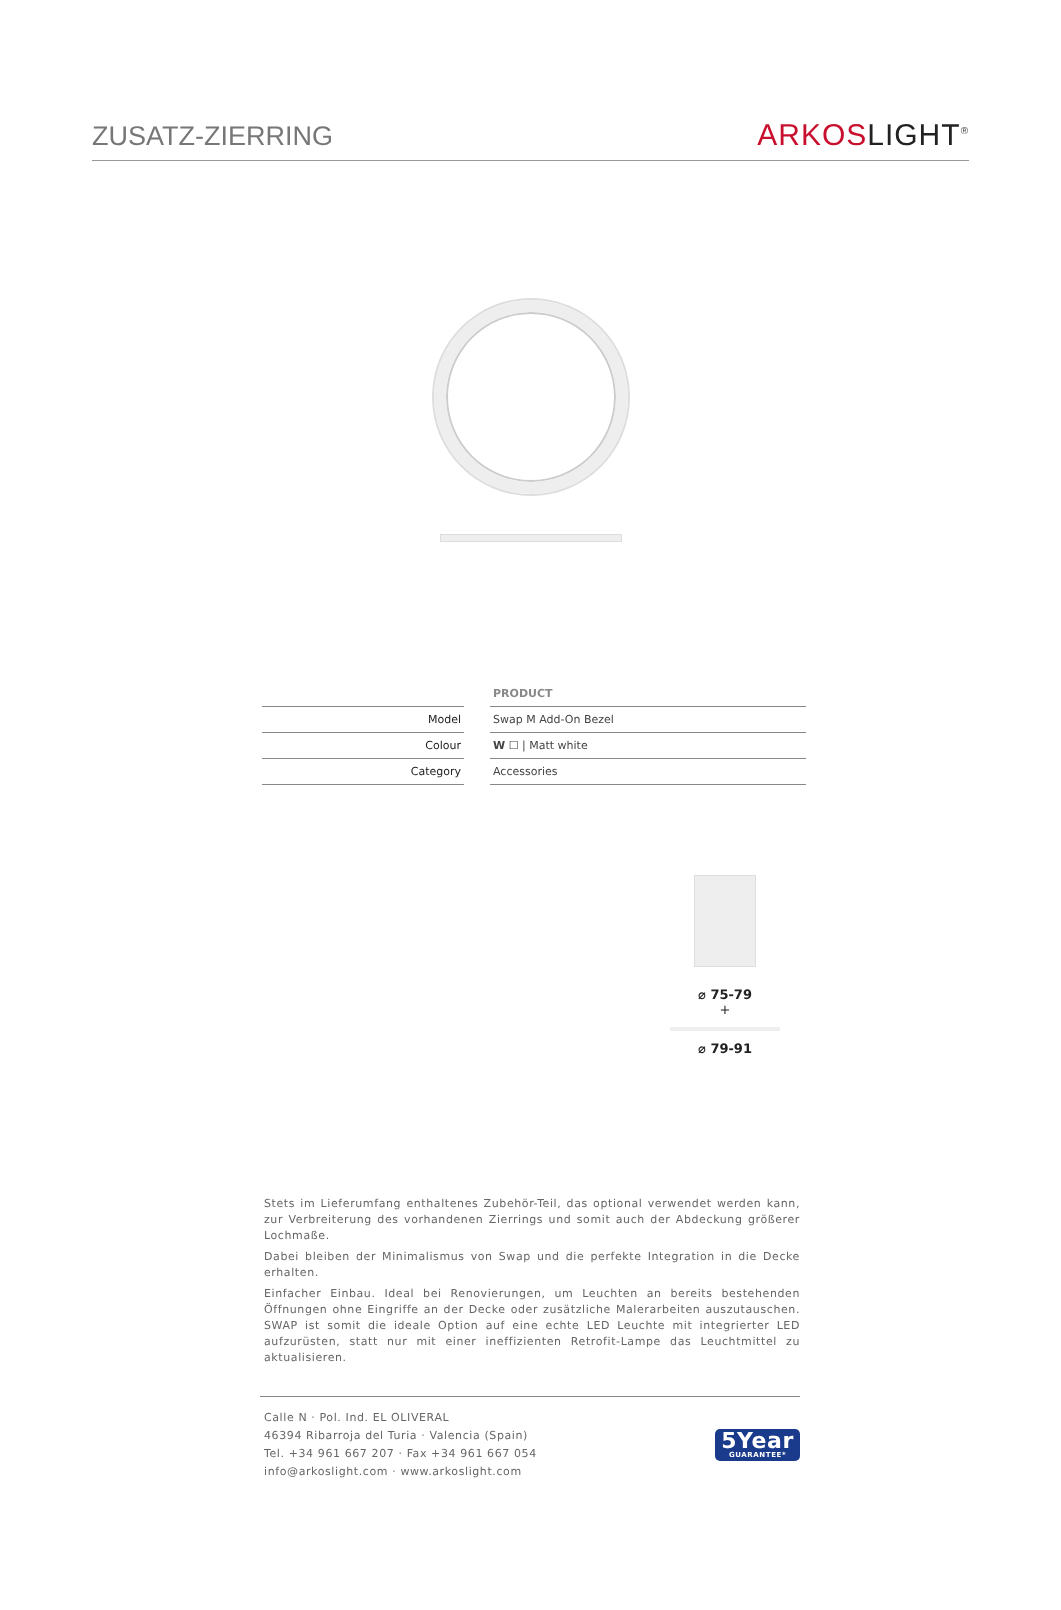ZUSATZ-ZIERRING
ARKOS LIGHT<sup>®</sup>
| | | PRODUCT |
| Model | | Swap M Add-On Bezel |
| Colour | | W ☐ / Matt white |
| Category | | Accessories |
⌀ 75-79
+
⌀ 79-91
Stets im Lieferumfang enthaltenes Zubehör-Teil, das optional verwendet werden kann, zur Verbreiterung des vorhandenen Zierrings und somit auch der Abdeckung größerer Lochmaße.
Dabei bleiben der Minimalismus von Swap und die perfekte Integration in die Decke erhalten.
Einfacher Einbau. Ideal bei Renovierungen, um Leuchten an bereits bestehenden Öffnungen ohne Eingriffe an der Decke oder zusätzliche Malerarbeiten auszutauschen. SWAP ist somit die ideale Option auf eine echte LED Leuchte mit integrierter LED aufzurüsten, statt nur mit einer ineffizienten Retrofit-Lampe das Leuchtmittel zu aktualisieren.
Calle N · Pol. Ind. EL OLIVERAL
46394 Ribarroja del Turia · Valencia (Spain)
Tel. +34 961 667 207 · Fax +34 961 667 054
info@arkoslight.com · www.arkoslight.com
5Year
GUARANTEE*